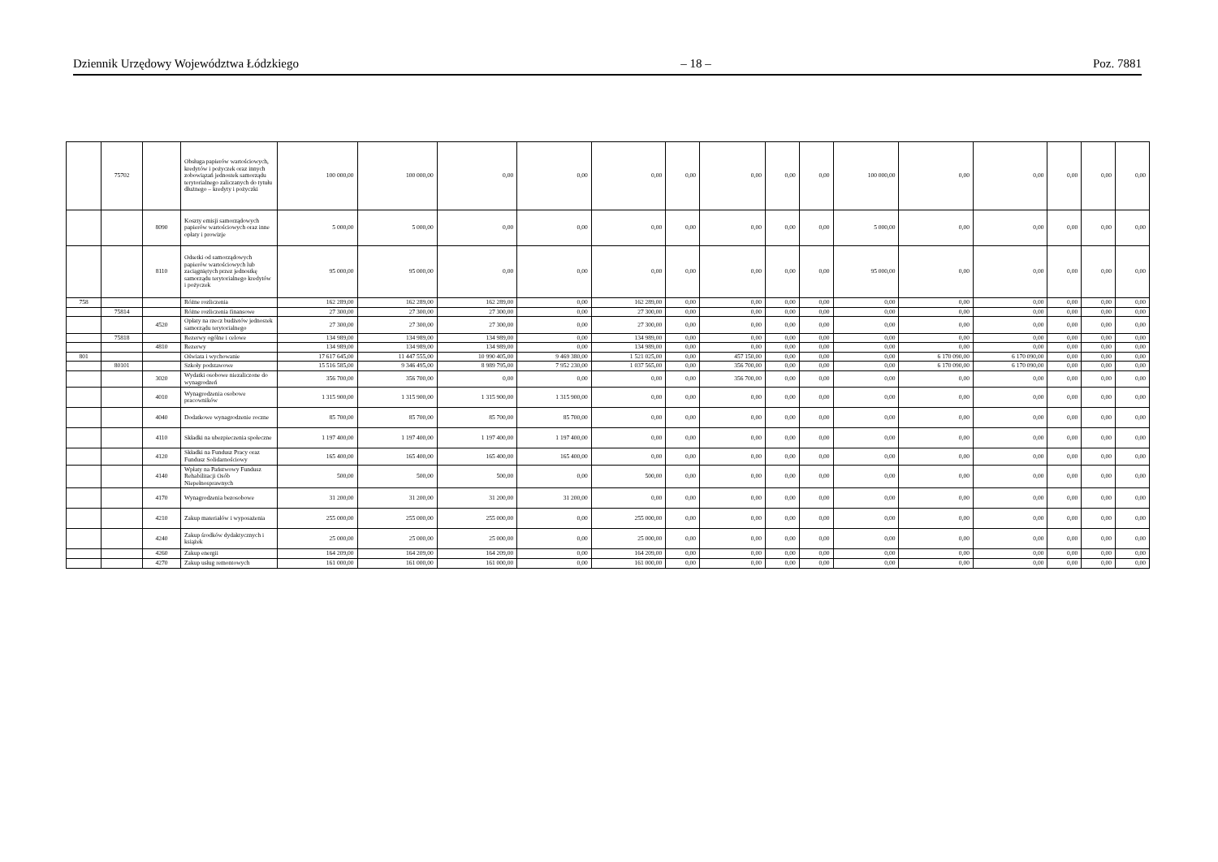Dziennik Urzędowy Województwa Łódzkiego – 18 – Poz. 7881
| | 75702 | | Obsługa papierów wartościowych, kredytów i pożyczek oraz innych zobowiązań jednostek samorządu terytorialnego zaliczanych do tytułu dłużnego – kredyty i pożyczki | 100 000,00 | 100 000,00 | 0,00 | 0,00 | 0,00 | 0,00 | 0,00 | 0,00 | 0,00 | 100 000,00 | 0,00 | 0,00 | 0,00 | 0,00 | 0,00 |
| | | 8090 | Koszty emisji samorządowych papierów wartościowych oraz inne opłaty i prowizje | 5 000,00 | 5 000,00 | 0,00 | 0,00 | 0,00 | 0,00 | 0,00 | 0,00 | 0,00 | 5 000,00 | 0,00 | 0,00 | 0,00 | 0,00 | 0,00 |
| | | 8110 | Odsetki od samorządowych papierów wartościowych lub zaciągniętych przez jednostkę samorządu terytorialnego kredytów i pożyczek | 95 000,00 | 95 000,00 | 0,00 | 0,00 | 0,00 | 0,00 | 0,00 | 0,00 | 0,00 | 95 000,00 | 0,00 | 0,00 | 0,00 | 0,00 | 0,00 |
| 758 | | | Różne rozliczenia | 162 289,00 | 162 289,00 | 162 289,00 | 0,00 | 162 289,00 | 0,00 | 0,00 | 0,00 | 0,00 | 0,00 | 0,00 | 0,00 | 0,00 | 0,00 | 0,00 |
| | 75814 | | Różne rozliczenia finansowe | 27 300,00 | 27 300,00 | 27 300,00 | 0,00 | 27 300,00 | 0,00 | 0,00 | 0,00 | 0,00 | 0,00 | 0,00 | 0,00 | 0,00 | 0,00 | 0,00 |
| | | 4520 | Opłaty na rzecz budżetów jednostek samorządu terytorialnego | 27 300,00 | 27 300,00 | 27 300,00 | 0,00 | 27 300,00 | 0,00 | 0,00 | 0,00 | 0,00 | 0,00 | 0,00 | 0,00 | 0,00 | 0,00 | 0,00 |
| | 75818 | | Rezerwy ogólne i celowe | 134 989,00 | 134 989,00 | 134 989,00 | 0,00 | 134 989,00 | 0,00 | 0,00 | 0,00 | 0,00 | 0,00 | 0,00 | 0,00 | 0,00 | 0,00 | 0,00 |
| | | 4810 | Rezerwy | 134 989,00 | 134 989,00 | 134 989,00 | 0,00 | 134 989,00 | 0,00 | 0,00 | 0,00 | 0,00 | 0,00 | 0,00 | 0,00 | 0,00 | 0,00 | 0,00 |
| 801 | | | Oświata i wychowanie | 17 617 645,00 | 11 447 555,00 | 10 990 405,00 | 9 469 380,00 | 1 521 025,00 | 0,00 | 457 150,00 | 0,00 | 0,00 | 0,00 | 6 170 090,00 | 6 170 090,00 | 0,00 | 0,00 | 0,00 |
| | 80101 | | Szkoły podstawowe | 15 516 585,00 | 9 346 495,00 | 8 989 795,00 | 7 952 230,00 | 1 037 565,00 | 0,00 | 356 700,00 | 0,00 | 0,00 | 0,00 | 6 170 090,00 | 6 170 090,00 | 0,00 | 0,00 | 0,00 |
| | | 3020 | Wydatki osobowe niezaliczone do wynagrodzeń | 356 700,00 | 356 700,00 | 0,00 | 0,00 | 0,00 | 0,00 | 356 700,00 | 0,00 | 0,00 | 0,00 | 0,00 | 0,00 | 0,00 | 0,00 | 0,00 |
| | | 4010 | Wynagrodzenia osobowe pracowników | 1 315 900,00 | 1 315 900,00 | 1 315 900,00 | 1 315 900,00 | 0,00 | 0,00 | 0,00 | 0,00 | 0,00 | 0,00 | 0,00 | 0,00 | 0,00 | 0,00 | 0,00 |
| | | 4040 | Dodatkowe wynagrodzenie roczne | 85 700,00 | 85 700,00 | 85 700,00 | 85 700,00 | 0,00 | 0,00 | 0,00 | 0,00 | 0,00 | 0,00 | 0,00 | 0,00 | 0,00 | 0,00 | 0,00 |
| | | 4110 | Składki na ubezpieczenia społeczne | 1 197 400,00 | 1 197 400,00 | 1 197 400,00 | 1 197 400,00 | 0,00 | 0,00 | 0,00 | 0,00 | 0,00 | 0,00 | 0,00 | 0,00 | 0,00 | 0,00 | 0,00 |
| | | 4120 | Składki na Fundusz Pracy oraz Fundusz Solidarnościowy | 165 400,00 | 165 400,00 | 165 400,00 | 165 400,00 | 0,00 | 0,00 | 0,00 | 0,00 | 0,00 | 0,00 | 0,00 | 0,00 | 0,00 | 0,00 | 0,00 |
| | | 4140 | Wpłaty na Państwowy Fundusz Rehabilitacji Osób Niepełnosprawnych | 500,00 | 500,00 | 500,00 | 0,00 | 500,00 | 0,00 | 0,00 | 0,00 | 0,00 | 0,00 | 0,00 | 0,00 | 0,00 | 0,00 | 0,00 |
| | | 4170 | Wynagrodzenia bezosobowe | 31 200,00 | 31 200,00 | 31 200,00 | 31 200,00 | 0,00 | 0,00 | 0,00 | 0,00 | 0,00 | 0,00 | 0,00 | 0,00 | 0,00 | 0,00 | 0,00 |
| | | 4210 | Zakup materiałów i wyposażenia | 255 000,00 | 255 000,00 | 255 000,00 | 0,00 | 255 000,00 | 0,00 | 0,00 | 0,00 | 0,00 | 0,00 | 0,00 | 0,00 | 0,00 | 0,00 | 0,00 |
| | | 4240 | Zakup środków dydaktycznych i książek | 25 000,00 | 25 000,00 | 25 000,00 | 0,00 | 25 000,00 | 0,00 | 0,00 | 0,00 | 0,00 | 0,00 | 0,00 | 0,00 | 0,00 | 0,00 | 0,00 |
| | | 4260 | Zakup energii | 164 209,00 | 164 209,00 | 164 209,00 | 0,00 | 164 209,00 | 0,00 | 0,00 | 0,00 | 0,00 | 0,00 | 0,00 | 0,00 | 0,00 | 0,00 | 0,00 |
| | | 4270 | Zakup usług remontowych | 161 000,00 | 161 000,00 | 161 000,00 | 0,00 | 161 000,00 | 0,00 | 0,00 | 0,00 | 0,00 | 0,00 | 0,00 | 0,00 | 0,00 | 0,00 | 0,00 |